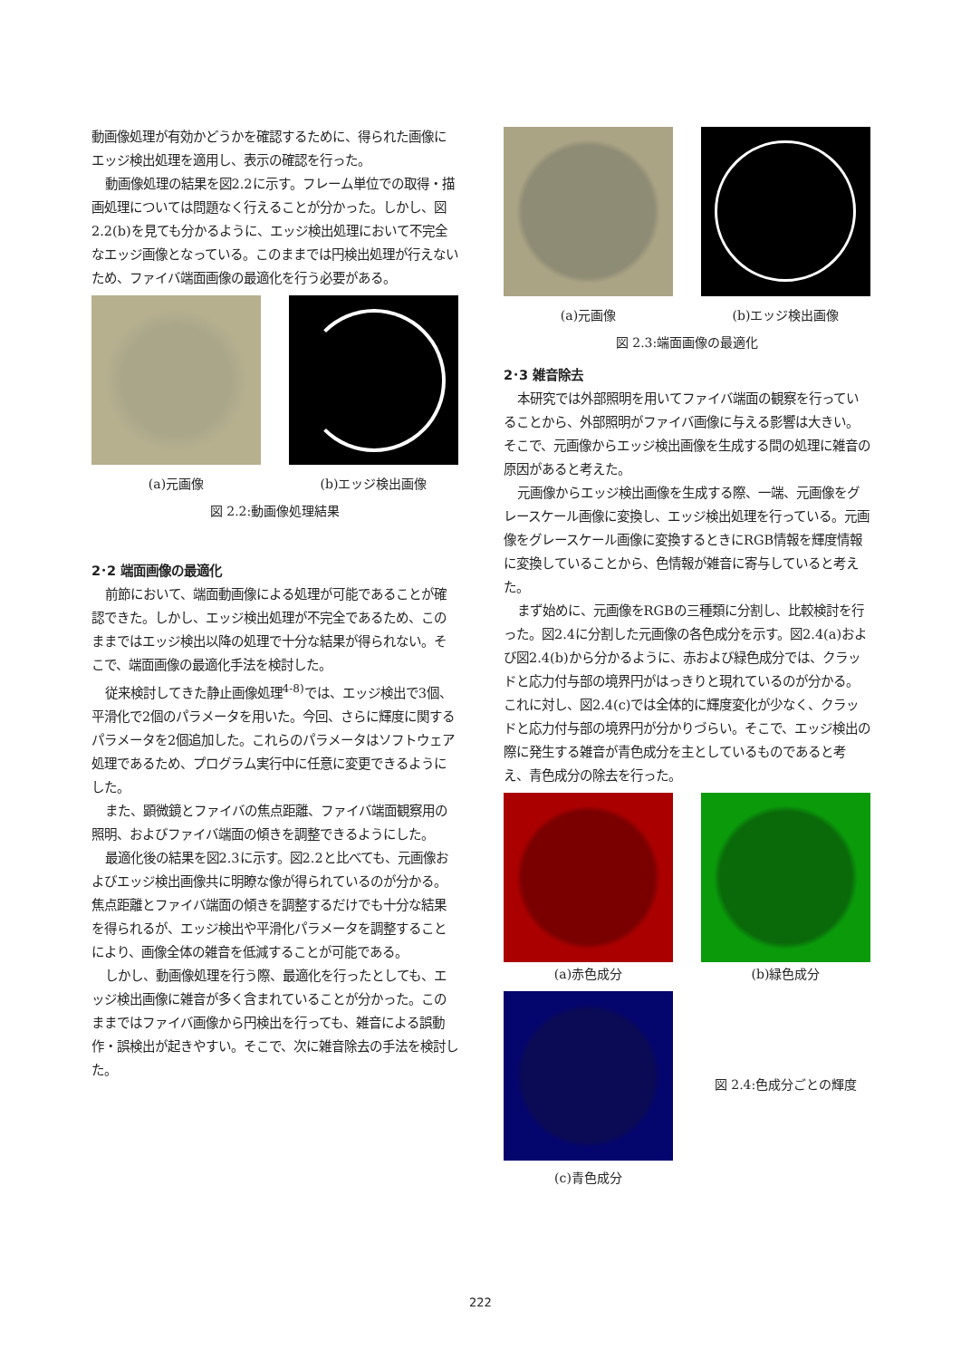動画像処理が有効かどうかを確認するために、得られた画像にエッジ検出処理を適用し、表示の確認を行った。
動画像処理の結果を図2.2に示す。フレーム単位での取得・描画処理については問題なく行えることが分かった。しかし、図2.2(b)を見ても分かるように、エッジ検出処理において不完全なエッジ画像となっている。このままでは円検出処理が行えないため、ファイバ端面画像の最適化を行う必要がある。
(a)元画像 (b)エッジ検出画像
図 2.2:動画像処理結果
2･2 端面画像の最適化
前節において、端面動画像による処理が可能であることが確認できた。しかし、エッジ検出処理が不完全であるため、このままではエッジ検出以降の処理で十分な結果が得られない。そこで、端面画像の最適化手法を検討した。
従来検討してきた静止画像処理<sup>4-8)</sup>では、エッジ検出で3個、平滑化で2個のパラメータを用いた。今回、さらに輝度に関するパラメータを2個追加した。これらのパラメータはソフトウェア処理であるため、プログラム実行中に任意に変更できるようにした。
また、顕微鏡とファイバの焦点距離、ファイバ端面観察用の照明、およびファイバ端面の傾きを調整できるようにした。
最適化後の結果を図2.3に示す。図2.2と比べても、元画像およびエッジ検出画像共に明瞭な像が得られているのが分かる。焦点距離とファイバ端面の傾きを調整するだけでも十分な結果を得られるが、エッジ検出や平滑化パラメータを調整することにより、画像全体の雑音を低減することが可能である。
しかし、動画像処理を行う際、最適化を行ったとしても、エッジ検出画像に雑音が多く含まれていることが分かった。このままではファイバ画像から円検出を行っても、雑音による誤動作・誤検出が起きやすい。そこで、次に雑音除去の手法を検討した。
(a)元画像 (b)エッジ検出画像
図 2.3:端面画像の最適化
2･3 雑音除去
本研究では外部照明を用いてファイバ端面の観察を行っていることから、外部照明がファイバ画像に与える影響は大きい。そこで、元画像からエッジ検出画像を生成する間の処理に雑音の原因があると考えた。
元画像からエッジ検出画像を生成する際、一端、元画像をグレースケール画像に変換し、エッジ検出処理を行っている。元画像をグレースケール画像に変換するときにRGB情報を輝度情報に変換していることから、色情報が雑音に寄与していると考えた。
まず始めに、元画像をRGBの三種類に分割し、比較検討を行った。図2.4に分割した元画像の各色成分を示す。図2.4(a)および図2.4(b)から分かるように、赤および緑色成分では、クラッドと応力付与部の境界円がはっきりと現れているのが分かる。これに対し、図2.4(c)では全体的に輝度変化が少なく、クラッドと応力付与部の境界円が分かりづらい。そこで、エッジ検出の際に発生する雑音が青色成分を主としているものであると考え、青色成分の除去を行った。
(a)赤色成分 (b)緑色成分
(c)青色成分
図 2.4:色成分ごとの輝度
222